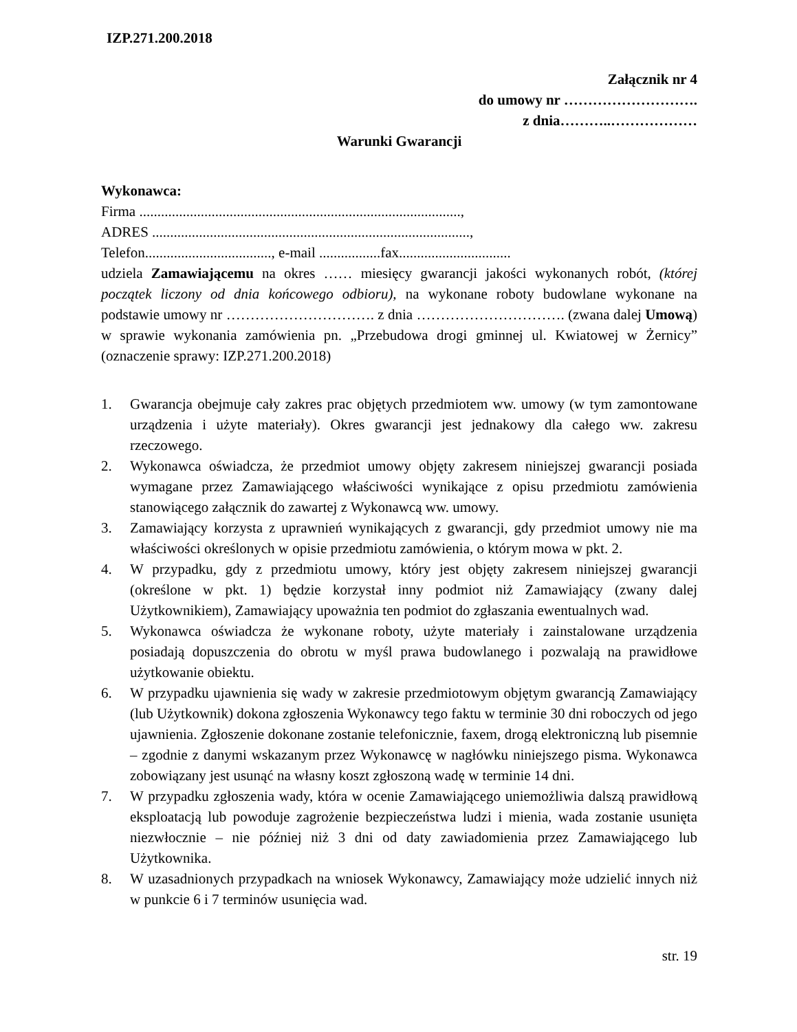IZP.271.200.2018
Załącznik nr 4
do umowy nr ……………………….
z dnia………..………………
Warunki Gwarancji
Wykonawca:
Firma .........................................................................................,
ADRES ........................................................................................,
Telefon..................................., e-mail .................fax...............................
udziela Zamawiającemu na okres …… miesięcy gwarancji jakości wykonanych robót, (której początek liczony od dnia końcowego odbioru), na wykonane roboty budowlane wykonane na podstawie umowy nr …………………………. z dnia …………………………. (zwana dalej Umową) w sprawie wykonania zamówienia pn. „Przebudowa drogi gminnej ul. Kwiatowej w Żernicy” (oznaczenie sprawy: IZP.271.200.2018)
1. Gwarancja obejmuje cały zakres prac objętych przedmiotem ww. umowy (w tym zamontowane urządzenia i użyte materiały). Okres gwarancji jest jednakowy dla całego ww. zakresu rzeczowego.
2. Wykonawca oświadcza, że przedmiot umowy objęty zakresem niniejszej gwarancji posiada wymagane przez Zamawiającego właściwości wynikające z opisu przedmiotu zamówienia stanowiącego załącznik do zawartej z Wykonawcą ww. umowy.
3. Zamawiający korzysta z uprawnień wynikających z gwarancji, gdy przedmiot umowy nie ma właściwości określonych w opisie przedmiotu zamówienia, o którym mowa w pkt. 2.
4. W przypadku, gdy z przedmiotu umowy, który jest objęty zakresem niniejszej gwarancji (określone w pkt. 1) będzie korzystał inny podmiot niż Zamawiający (zwany dalej Użytkownikiem), Zamawiający upoważnia ten podmiot do zgłaszania ewentualnych wad.
5. Wykonawca oświadcza że wykonane roboty, użyte materiały i zainstalowane urządzenia posiadają dopuszczenia do obrotu w myśl prawa budowlanego i pozwalają na prawidłowe użytkowanie obiektu.
6. W przypadku ujawnienia się wady w zakresie przedmiotowym objętym gwarancją Zamawiający (lub Użytkownik) dokona zgłoszenia Wykonawcy tego faktu w terminie 30 dni roboczych od jego ujawnienia. Zgłoszenie dokonane zostanie telefonicznie, faxem, drogą elektroniczną lub pisemnie – zgodnie z danymi wskazanym przez Wykonawcę w nagłówku niniejszego pisma. Wykonawca zobowiązany jest usunąć na własny koszt zgłoszoną wadę w terminie 14 dni.
7. W przypadku zgłoszenia wady, która w ocenie Zamawiającego uniemożliwia dalszą prawidłową eksploatacją lub powoduje zagrożenie bezpieczeństwa ludzi i mienia, wada zostanie usunięta niezwłocznie – nie później niż 3 dni od daty zawiadomienia przez Zamawiającego lub Użytkownika.
8. W uzasadnionych przypadkach na wniosek Wykonawcy, Zamawiający może udzielić innych niż w punkcie 6 i 7 terminów usunięcia wad.
str. 19